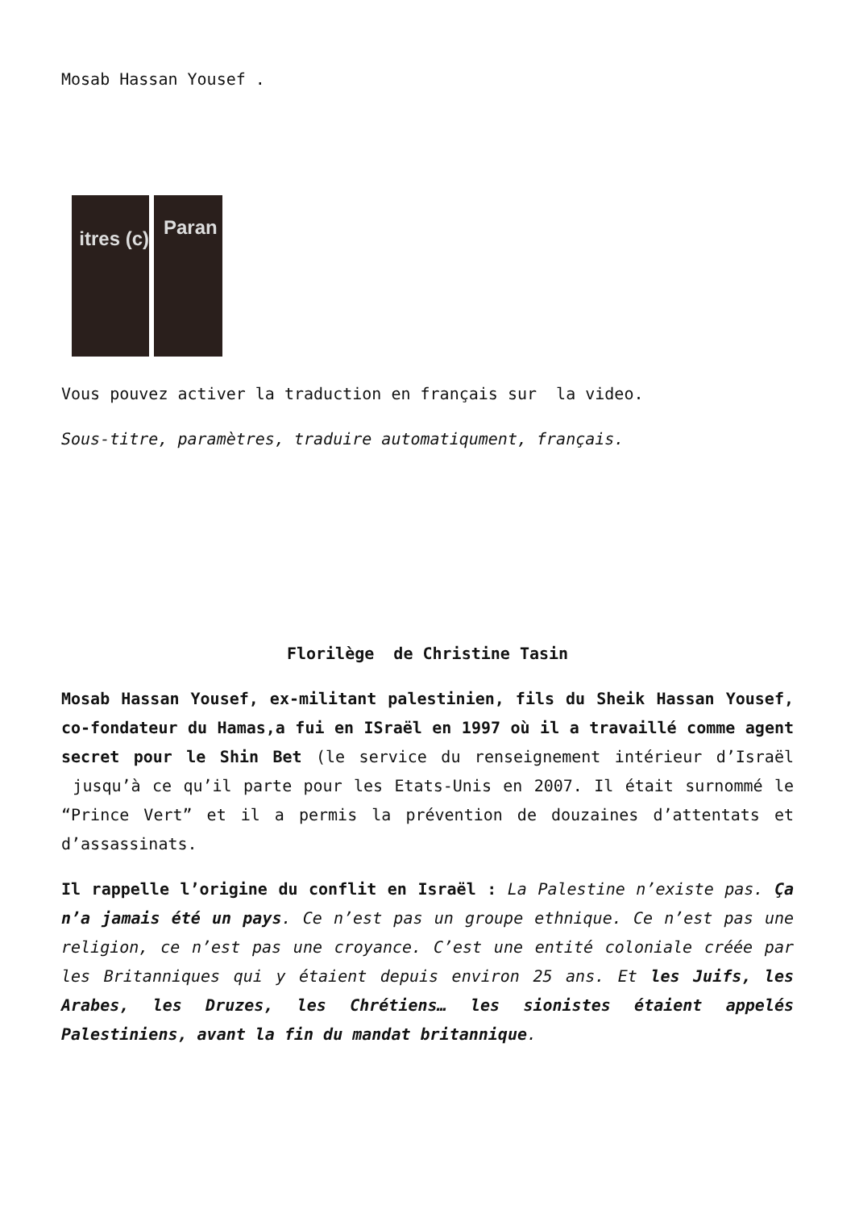Mosab Hassan Yousef .
itres (c)
Paran
Vous pouvez activer la traduction en français sur la video.
Sous-titre, paramètres, traduire automatiqument, français.
Florilège de Christine Tasin
Mosab Hassan Yousef, ex-militant palestinien, fils du Sheik Hassan Yousef, co-fondateur du Hamas,a fui en ISraël en 1997 où il a travaillé comme agent secret pour le Shin Bet (le service du renseignement intérieur d’Israël jusqu’à ce qu’il parte pour les Etats-Unis en 2007. Il était surnommé le “Prince Vert” et il a permis la prévention de douzaines d’attentats et d’assassinats.
Il rappelle l’origine du conflit en Israël : La Palestine n’existe pas. Ça n’a jamais été un pays. Ce n’est pas un groupe ethnique. Ce n’est pas une religion, ce n’est pas une croyance. C’est une entité coloniale créée par les Britanniques qui y étaient depuis environ 25 ans. Et les Juifs, les Arabes, les Druzes, les Chrétiens… les sionistes étaient appelés Palestiniens, avant la fin du mandat britannique.